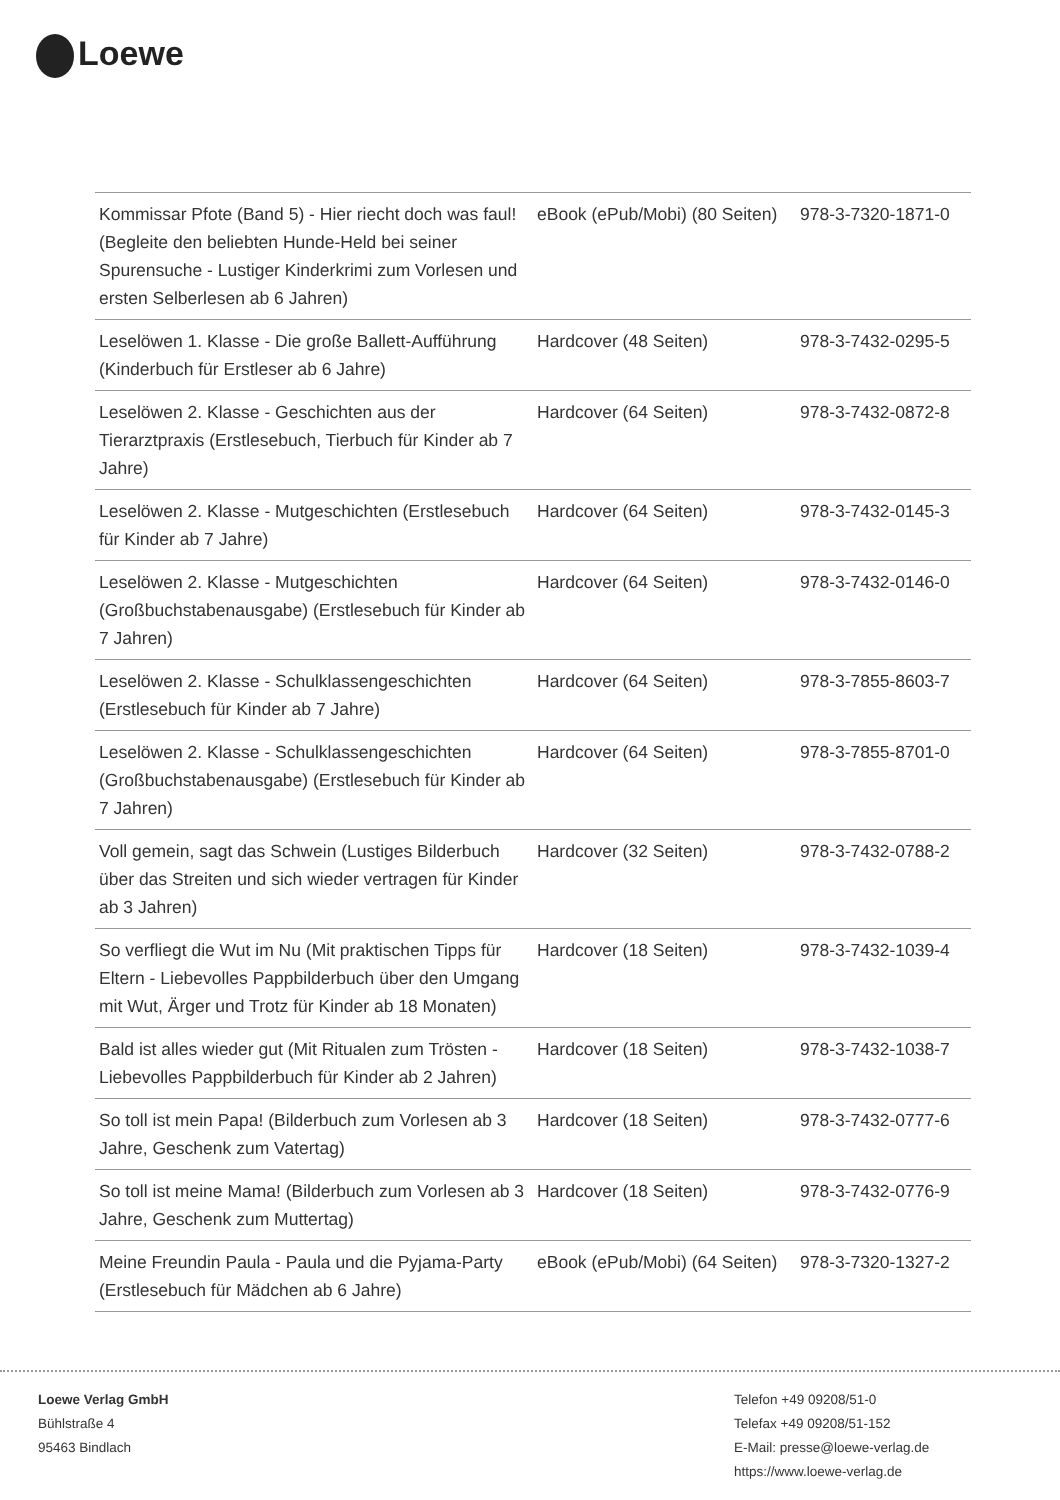Loewe
| Kommissar Pfote (Band 5) - Hier riecht doch was faul! (Begleite den beliebten Hunde-Held bei seiner Spurensuche - Lustiger Kinderkrimi zum Vorlesen und ersten Selberlesen ab 6 Jahren) | eBook (ePub/Mobi) (80 Seiten) | 978-3-7320-1871-0 |
| Leselöwen 1. Klasse - Die große Ballett-Aufführung (Kinderbuch für Erstleser ab 6 Jahre) | Hardcover (48 Seiten) | 978-3-7432-0295-5 |
| Leselöwen 2. Klasse - Geschichten aus der Tierarztpraxis (Erstlesebuch, Tierbuch für Kinder ab 7 Jahre) | Hardcover (64 Seiten) | 978-3-7432-0872-8 |
| Leselöwen 2. Klasse - Mutgeschichten (Erstlesebuch für Kinder ab 7 Jahre) | Hardcover (64 Seiten) | 978-3-7432-0145-3 |
| Leselöwen 2. Klasse - Mutgeschichten (Großbuchstabenausgabe) (Erstlesebuch für Kinder ab 7 Jahren) | Hardcover (64 Seiten) | 978-3-7432-0146-0 |
| Leselöwen 2. Klasse - Schulklassengeschichten (Erstlesebuch für Kinder ab 7 Jahre) | Hardcover (64 Seiten) | 978-3-7855-8603-7 |
| Leselöwen 2. Klasse - Schulklassengeschichten (Großbuchstabenausgabe) (Erstlesebuch für Kinder ab 7 Jahren) | Hardcover (64 Seiten) | 978-3-7855-8701-0 |
| Voll gemein, sagt das Schwein (Lustiges Bilderbuch über das Streiten und sich wieder vertragen für Kinder ab 3 Jahren) | Hardcover (32 Seiten) | 978-3-7432-0788-2 |
| So verfliegt die Wut im Nu (Mit praktischen Tipps für Eltern - Liebevolles Pappbilderbuch über den Umgang mit Wut, Ärger und Trotz für Kinder ab 18 Monaten) | Hardcover (18 Seiten) | 978-3-7432-1039-4 |
| Bald ist alles wieder gut (Mit Ritualen zum Trösten - Liebevolles Pappbilderbuch für Kinder ab 2 Jahren) | Hardcover (18 Seiten) | 978-3-7432-1038-7 |
| So toll ist mein Papa! (Bilderbuch zum Vorlesen ab 3 Jahre, Geschenk zum Vatertag) | Hardcover (18 Seiten) | 978-3-7432-0777-6 |
| So toll ist meine Mama! (Bilderbuch zum Vorlesen ab 3 Jahre, Geschenk zum Muttertag) | Hardcover (18 Seiten) | 978-3-7432-0776-9 |
| Meine Freundin Paula - Paula und die Pyjama-Party (Erstlesebuch für Mädchen ab 6 Jahre) | eBook (ePub/Mobi) (64 Seiten) | 978-3-7320-1327-2 |
Loewe Verlag GmbH
Bühlstraße 4
95463 Bindlach
Telefon +49 09208/51-0
Telefax +49 09208/51-152
E-Mail: presse@loewe-verlag.de
https://www.loewe-verlag.de